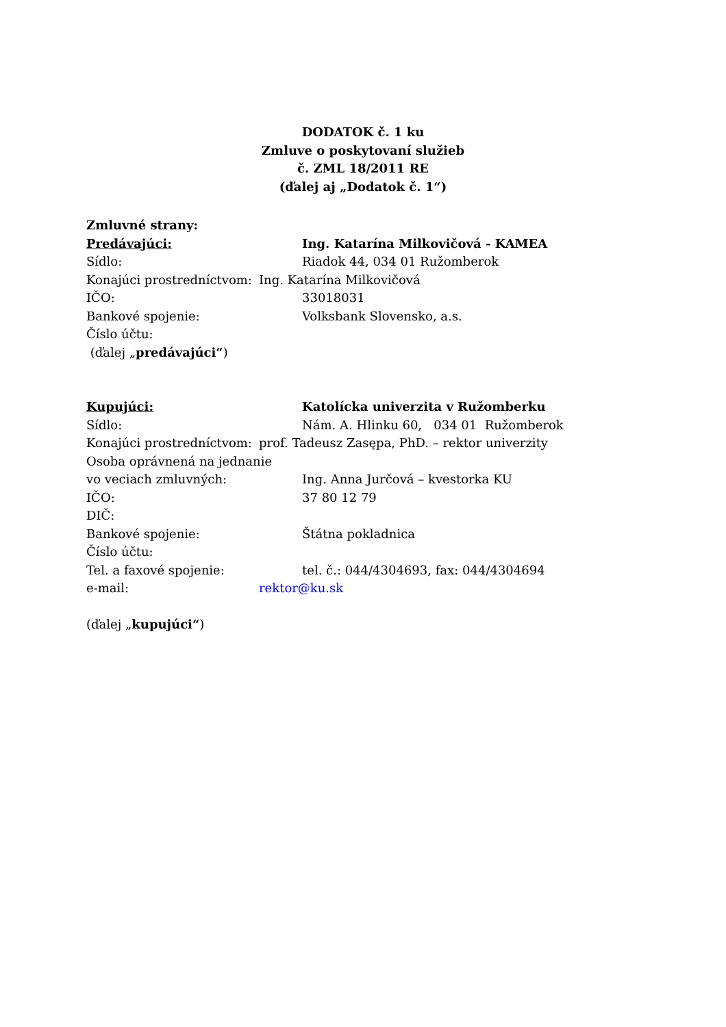DODATOK č. 1 ku
Zmluve o poskytovaní služieb
č. ZML 18/2011 RE
(ďalej aj „Dodatok č. 1“)
Zmluvné strany:
Predávajúci: Ing. Katarína Milkovičová - KAMEA
Sídlo: Riadok 44, 034 01 Ružomberok
Konajúci prostredníctvom:
Ing. Katarína Milkovičová
IČO: 33018031
Bankové spojenie: Volksbank Slovensko, a.s.
Číslo účtu:
(ďalej „predávajúci“)
Kupujúci: Katolícka univerzita v Ružomberku
Sídlo: Nám. A. Hlinku 60, 034 01 Ružomberok
Konajúci prostredníctvom:
prof. Tadeusz Zasępa, PhD. – rektor univerzity
Osoba oprávnená na jednanie
vo veciach zmluvných: Ing. Anna Jurčová – kvestorka KU
IČO: 37 80 12 79
DIČ:
Bankové spojenie: Štátna pokladnica
Číslo účtu:
Tel. a faxové spojenie: tel. č.: 044/4304693, fax: 044/4304694
e-mail: rektor@ku.sk
(ďalej „kupujúci“)